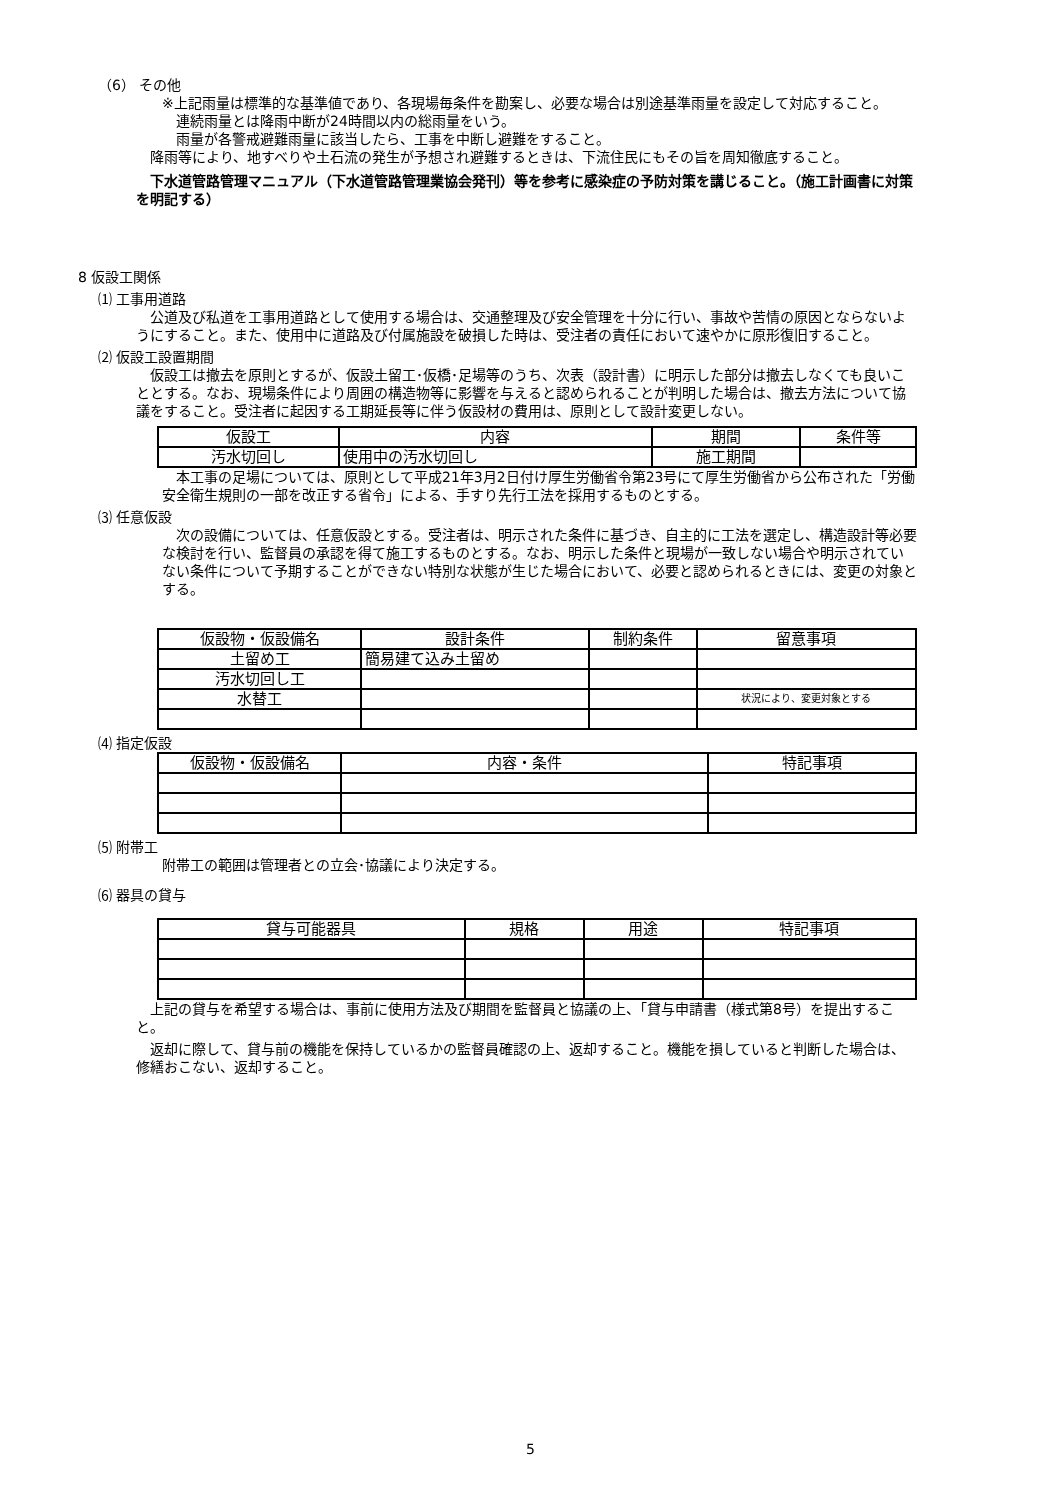（6） その他
※上記雨量は標準的な基準値であり、各現場毎条件を勘案し、必要な場合は別途基準雨量を設定して対応すること。
　連続雨量とは降雨中断が24時間以内の総雨量をいう。
　雨量が各警戒避難雨量に該当したら、工事を中断し避難をすること。
　降雨等により、地すべりや土石流の発生が予想され避難するときは、下流住民にもその旨を周知徹底すること。
　下水道管路管理マニュアル（下水道管路管理業協会発刊）等を参考に感染症の予防対策を講じること。（施工計画書に対策を明記する）
8 仮設工関係
⑴ 工事用道路
　公道及び私道を工事用道路として使用する場合は、交通整理及び安全管理を十分に行い、事故や苦情の原因とならないようにすること。また、使用中に道路及び付属施設を破損した時は、受注者の責任において速やかに原形復旧すること。
⑵ 仮設工設置期間
　仮設工は撤去を原則とするが、仮設土留工･仮橋･足場等のうち、次表（設計書）に明示した部分は撤去しなくても良いこととする。なお、現場条件により周囲の構造物等に影響を与えると認められることが判明した場合は、撤去方法について協議をすること。受注者に起因する工期延長等に伴う仮設材の費用は、原則として設計変更しない。
| 仮設工 | 内容 | 期間 | 条件等 |
| --- | --- | --- | --- |
| 汚水切回し | 使用中の汚水切回し | 施工期間 | |
　本工事の足場については、原則として平成21年3月2日付け厚生労働省令第23号にて厚生労働省から公布された「労働安全衛生規則の一部を改正する省令」による、手すり先行工法を採用するものとする。
⑶ 任意仮設
　次の設備については、任意仮設とする。受注者は、明示された条件に基づき、自主的に工法を選定し、構造設計等必要な検討を行い、監督員の承認を得て施工するものとする。なお、明示した条件と現場が一致しない場合や明示されていない条件について予期することができない特別な状態が生じた場合において、必要と認められるときには、変更の対象とする。
| 仮設物・仮設備名 | 設計条件 | 制約条件 | 留意事項 |
| --- | --- | --- | --- |
| 土留め工 | 簡易建て込み土留め | | |
| 汚水切回し工 | | | |
| 水替工 | | | 状況により、変更対象とする |
⑷ 指定仮設
| 仮設物・仮設備名 | 内容・条件 | 特記事項 |
| --- | --- | --- |
⑸ 附帯工
附帯工の範囲は管理者との立会･協議により決定する。
⑹ 器具の貸与
| 貸与可能器具 | 規格 | 用途 | 特記事項 |
| --- | --- | --- | --- |
　上記の貸与を希望する場合は、事前に使用方法及び期間を監督員と協議の上、「貸与申請書（様式第8号）を提出すること。
　返却に際して、貸与前の機能を保持しているかの監督員確認の上、返却すること。機能を損していると判断した場合は、修繕おこない、返却すること。
5